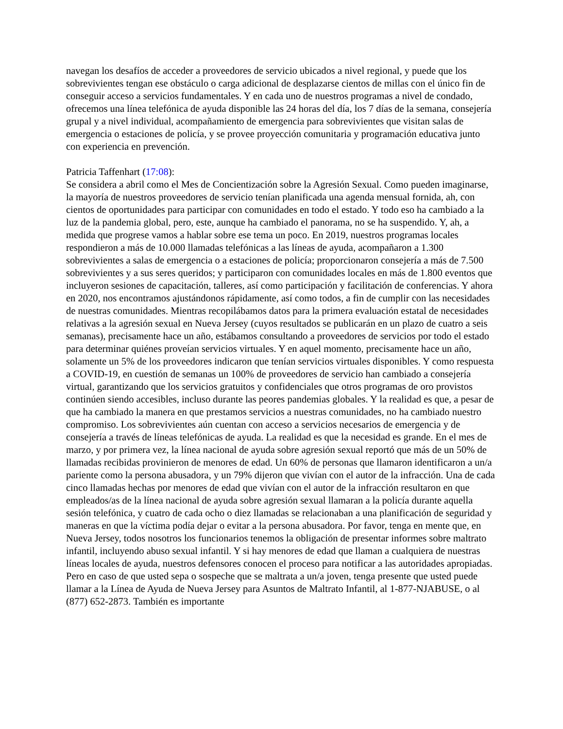navegan los desafíos de acceder a proveedores de servicio ubicados a nivel regional, y puede que los sobrevivientes tengan ese obstáculo o carga adicional de desplazarse cientos de millas con el único fin de conseguir acceso a servicios fundamentales. Y en cada uno de nuestros programas a nivel de condado, ofrecemos una línea telefónica de ayuda disponible las 24 horas del día, los 7 días de la semana, consejería grupal y a nivel individual, acompañamiento de emergencia para sobrevivientes que visitan salas de emergencia o estaciones de policía, y se provee proyección comunitaria y programación educativa junto con experiencia en prevención.
Patricia Taffenhart (17:08):
Se considera a abril como el Mes de Concientización sobre la Agresión Sexual. Como pueden imaginarse, la mayoría de nuestros proveedores de servicio tenían planificada una agenda mensual fornida, ah, con cientos de oportunidades para participar con comunidades en todo el estado. Y todo eso ha cambiado a la luz de la pandemia global, pero, este, aunque ha cambiado el panorama, no se ha suspendido. Y, ah, a medida que progrese vamos a hablar sobre ese tema un poco. En 2019, nuestros programas locales respondieron a más de 10.000 llamadas telefónicas a las líneas de ayuda, acompañaron a 1.300 sobrevivientes a salas de emergencia o a estaciones de policía; proporcionaron consejería a más de 7.500 sobrevivientes y a sus seres queridos; y participaron con comunidades locales en más de 1.800 eventos que incluyeron sesiones de capacitación, talleres, así como participación y facilitación de conferencias. Y ahora en 2020, nos encontramos ajustándonos rápidamente, así como todos, a fin de cumplir con las necesidades de nuestras comunidades. Mientras recopilábamos datos para la primera evaluación estatal de necesidades relativas a la agresión sexual en Nueva Jersey (cuyos resultados se publicarán en un plazo de cuatro a seis semanas), precisamente hace un año, estábamos consultando a proveedores de servicios por todo el estado para determinar quiénes proveían servicios virtuales. Y en aquel momento, precisamente hace un año, solamente un 5% de los proveedores indicaron que tenían servicios virtuales disponibles. Y como respuesta a COVID-19, en cuestión de semanas un 100% de proveedores de servicio han cambiado a consejería virtual, garantizando que los servicios gratuitos y confidenciales que otros programas de oro provistos continúen siendo accesibles, incluso durante las peores pandemias globales. Y la realidad es que, a pesar de que ha cambiado la manera en que prestamos servicios a nuestras comunidades, no ha cambiado nuestro compromiso. Los sobrevivientes aún cuentan con acceso a servicios necesarios de emergencia y de consejería a través de líneas telefónicas de ayuda. La realidad es que la necesidad es grande. En el mes de marzo, y por primera vez, la línea nacional de ayuda sobre agresión sexual reportó que más de un 50% de llamadas recibidas provinieron de menores de edad. Un 60% de personas que llamaron identificaron a un/a pariente como la persona abusadora, y un 79% dijeron que vivían con el autor de la infracción. Una de cada cinco llamadas hechas por menores de edad que vivían con el autor de la infracción resultaron en que empleados/as de la línea nacional de ayuda sobre agresión sexual llamaran a la policía durante aquella sesión telefónica, y cuatro de cada ocho o diez llamadas se relacionaban a una planificación de seguridad y maneras en que la víctima podía dejar o evitar a la persona abusadora. Por favor, tenga en mente que, en Nueva Jersey, todos nosotros los funcionarios tenemos la obligación de presentar informes sobre maltrato infantil, incluyendo abuso sexual infantil. Y si hay menores de edad que llaman a cualquiera de nuestras líneas locales de ayuda, nuestros defensores conocen el proceso para notificar a las autoridades apropiadas. Pero en caso de que usted sepa o sospeche que se maltrata a un/a joven, tenga presente que usted puede llamar a la Línea de Ayuda de Nueva Jersey para Asuntos de Maltrato Infantil, al 1-877-NJABUSE, o al (877) 652-2873. También es importante